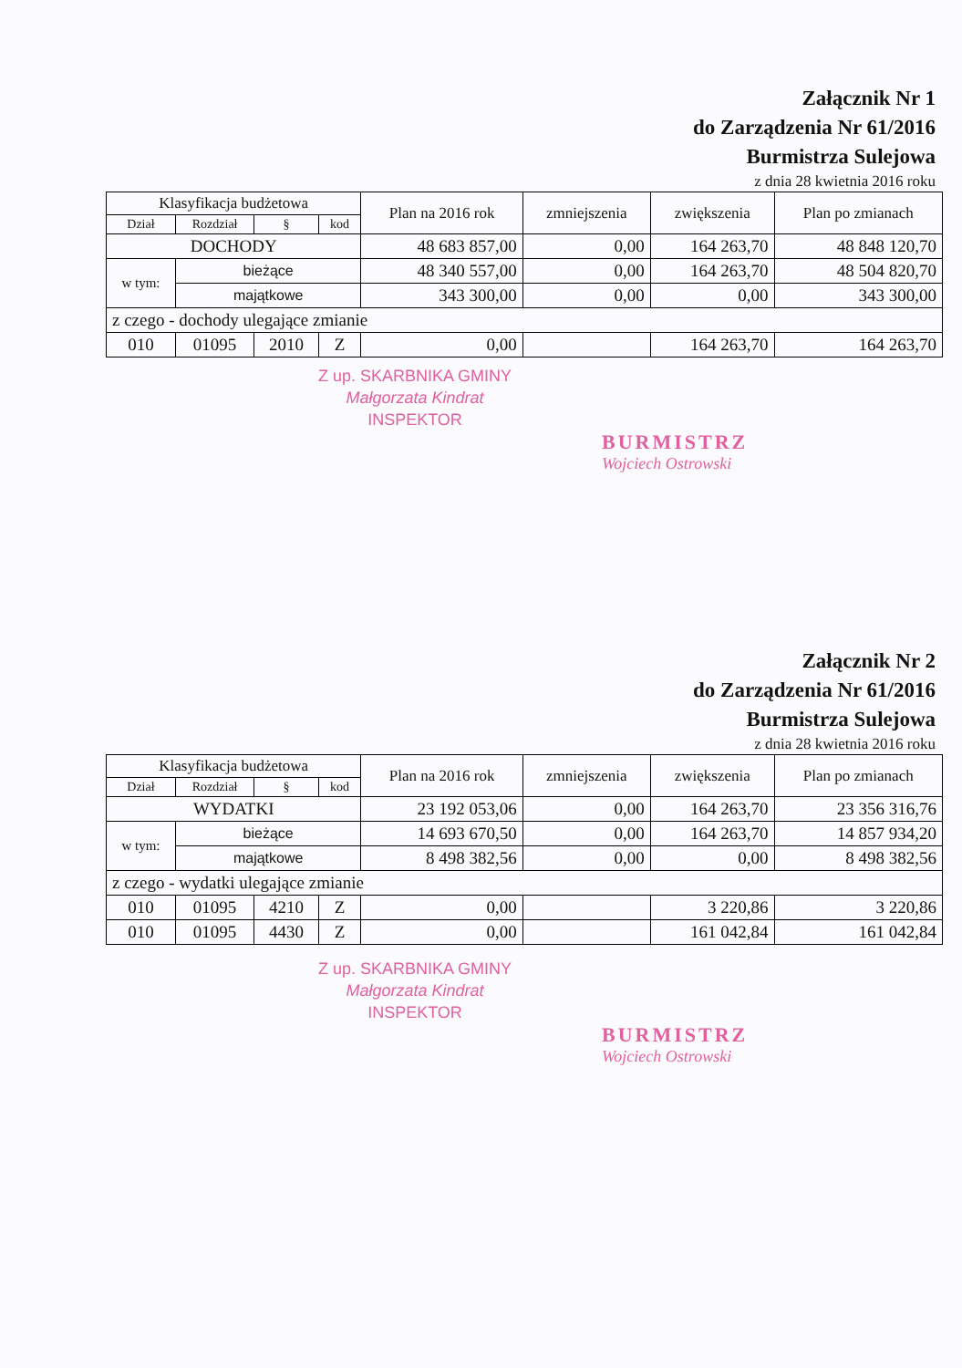Załącznik Nr 1
do Zarządzenia Nr 61/2016
Burmistrza Sulejowa
z dnia 28 kwietnia 2016 roku
| Klasyfikacja budżetowa | | | | Plan na 2016 rok | zmniejszenia | zwiększenia | Plan po zmianach |
| --- | --- | --- | --- | --- | --- | --- | --- |
| Dział | Rozdział | § | kod | | | | |
| DOCHODY | | | | 48 683 857,00 | 0,00 | 164 263,70 | 48 848 120,70 |
| w tym: | bieżące | | | 48 340 557,00 | 0,00 | 164 263,70 | 48 504 820,70 |
| | majątkowe | | | 343 300,00 | 0,00 | 0,00 | 343 300,00 |
| z czego - dochody ulegające zmianie | | | | | | | |
| 010 | 01095 | 2010 | Z | 0,00 | | 164 263,70 | 164 263,70 |
Z up. SKARBNIKA GMINY
Małgorzata Kindrat
INSPEKTOR
BURMISTRZ
Wojciech Ostrowski
Załącznik Nr 2
do Zarządzenia Nr 61/2016
Burmistrza Sulejowa
z dnia 28 kwietnia 2016 roku
| Klasyfikacja budżetowa | | | | Plan na 2016 rok | zmniejszenia | zwiększenia | Plan po zmianach |
| --- | --- | --- | --- | --- | --- | --- | --- |
| Dział | Rozdział | § | kod | | | | |
| WYDATKI | | | | 23 192 053,06 | 0,00 | 164 263,70 | 23 356 316,76 |
| w tym: | bieżące | | | 14 693 670,50 | 0,00 | 164 263,70 | 14 857 934,20 |
| | majątkowe | | | 8 498 382,56 | 0,00 | 0,00 | 8 498 382,56 |
| z czego - wydatki ulegające zmianie | | | | | | | |
| 010 | 01095 | 4210 | Z | 0,00 | | 3 220,86 | 3 220,86 |
| 010 | 01095 | 4430 | Z | 0,00 | | 161 042,84 | 161 042,84 |
Z up. SKARBNIKA GMINY
Małgorzata Kindrat
INSPEKTOR
BURMISTRZ
Wojciech Ostrowski